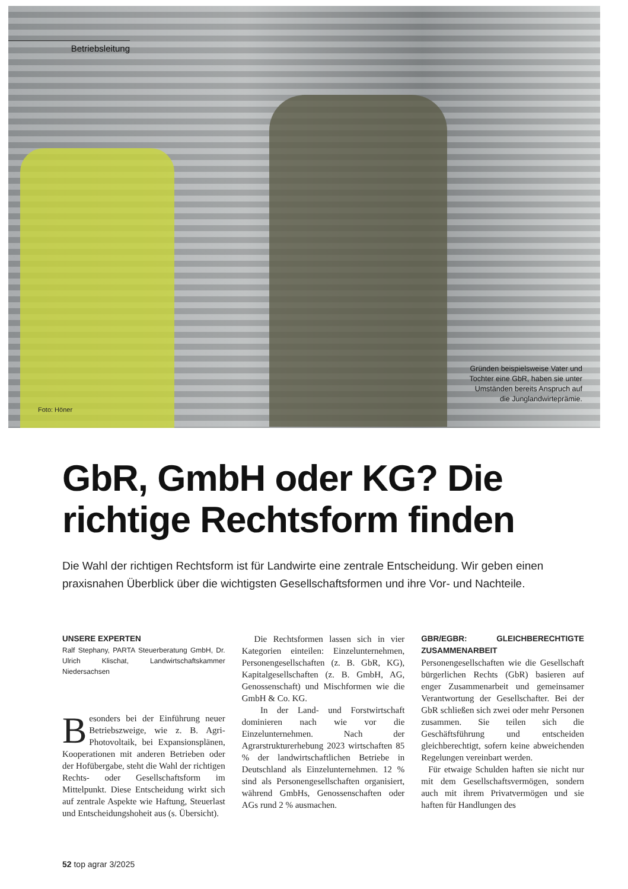Betriebsleitung
Foto: Höner
Gründen beispielsweise Vater und
Tochter eine GbR, haben sie unter
Umständen bereits Anspruch auf
die Junglandwirteprämie.
GbR, GmbH oder KG? Die richtige Rechtsform finden
Die Wahl der richtigen Rechtsform ist für Landwirte eine zentrale Entscheidung. Wir geben einen praxisnahen Überblick über die wichtigsten Gesellschaftsformen und ihre Vor- und Nachteile.
UNSERE EXPERTEN
Ralf Stephany, PARTA Steuerberatung GmbH, Dr. Ulrich Klischat, Landwirtschaftskammer Niedersachsen
Besonders bei der Einführung neuer Betriebszweige, wie z. B. Agri-Photovoltaik, bei Expansionsplänen, Kooperationen mit anderen Betrieben oder der Hofübergabe, steht die Wahl der richtigen Rechts- oder Gesellschaftsform im Mittelpunkt. Diese Entscheidung wirkt sich auf zentrale Aspekte wie Haftung, Steuerlast und Entscheidungshoheit aus (s. Übersicht).
Die Rechtsformen lassen sich in vier Kategorien einteilen: Einzelunternehmen, Personengesellschaften (z. B. GbR, KG), Kapitalgesellschaften (z. B. GmbH, AG, Genossenschaft) und Mischformen wie die GmbH & Co. KG.
In der Land- und Forstwirtschaft dominieren nach wie vor die Einzelunternehmen. Nach der Agrarstrukturerhebung 2023 wirtschaften 85 % der landwirtschaftlichen Betriebe in Deutschland als Einzelunternehmen. 12 % sind als Personengesellschaften organisiert, während GmbHs, Genossenschaften oder AGs rund 2 % ausmachen.
GBR/EGBR: GLEICHBERECHTIGTE ZUSAMMENARBEIT
Personengesellschaften wie die Gesellschaft bürgerlichen Rechts (GbR) basieren auf enger Zusammenarbeit und gemeinsamer Verantwortung der Gesellschafter. Bei der GbR schließen sich zwei oder mehr Personen zusammen. Sie teilen sich die Geschäftsführung und entscheiden gleichberechtigt, sofern keine abweichenden Regelungen vereinbart werden.
Für etwaige Schulden haften sie nicht nur mit dem Gesellschaftsvermögen, sondern auch mit ihrem Privatvermögen und sie haften für Handlungen des
52 top agrar 3/2025